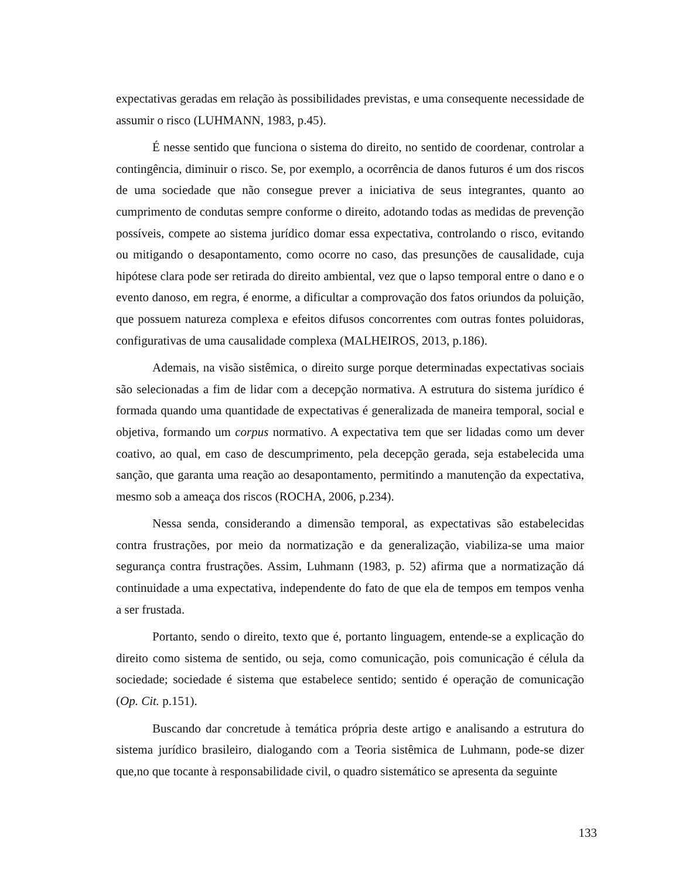expectativas geradas em relação às possibilidades previstas, e uma consequente necessidade de assumir o risco (LUHMANN, 1983, p.45).
É nesse sentido que funciona o sistema do direito, no sentido de coordenar, controlar a contingência, diminuir o risco. Se, por exemplo, a ocorrência de danos futuros é um dos riscos de uma sociedade que não consegue prever a iniciativa de seus integrantes, quanto ao cumprimento de condutas sempre conforme o direito, adotando todas as medidas de prevenção possíveis, compete ao sistema jurídico domar essa expectativa, controlando o risco, evitando ou mitigando o desapontamento, como ocorre no caso, das presunções de causalidade, cuja hipótese clara pode ser retirada do direito ambiental, vez que o lapso temporal entre o dano e o evento danoso, em regra, é enorme, a dificultar a comprovação dos fatos oriundos da poluição, que possuem natureza complexa e efeitos difusos concorrentes com outras fontes poluidoras, configurativas de uma causalidade complexa (MALHEIROS, 2013, p.186).
Ademais, na visão sistêmica, o direito surge porque determinadas expectativas sociais são selecionadas a fim de lidar com a decepção normativa. A estrutura do sistema jurídico é formada quando uma quantidade de expectativas é generalizada de maneira temporal, social e objetiva, formando um corpus normativo. A expectativa tem que ser lidadas como um dever coativo, ao qual, em caso de descumprimento, pela decepção gerada, seja estabelecida uma sanção, que garanta uma reação ao desapontamento, permitindo a manutenção da expectativa, mesmo sob a ameaça dos riscos (ROCHA, 2006, p.234).
Nessa senda, considerando a dimensão temporal, as expectativas são estabelecidas contra frustrações, por meio da normatização e da generalização, viabiliza-se uma maior segurança contra frustrações. Assim, Luhmann (1983, p. 52) afirma que a normatização dá continuidade a uma expectativa, independente do fato de que ela de tempos em tempos venha a ser frustada.
Portanto, sendo o direito, texto que é, portanto linguagem, entende-se a explicação do direito como sistema de sentido, ou seja, como comunicação, pois comunicação é célula da sociedade; sociedade é sistema que estabelece sentido; sentido é operação de comunicação (Op. Cit. p.151).
Buscando dar concretude à temática própria deste artigo e analisando a estrutura do sistema jurídico brasileiro, dialogando com a Teoria sistêmica de Luhmann, pode-se dizer que,no que tocante à responsabilidade civil, o quadro sistemático se apresenta da seguinte
133